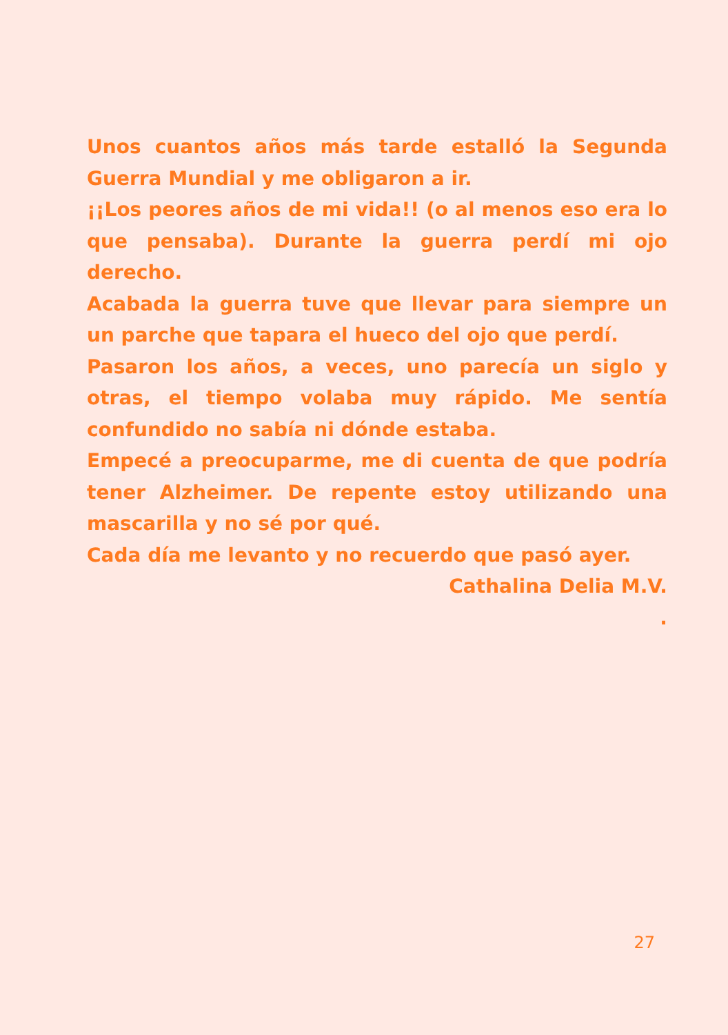Unos cuantos años más tarde estalló la Segunda Guerra Mundial y me obligaron a ir.
¡¡Los peores años de mi vida!! (o al menos eso era lo que pensaba). Durante la guerra perdí mi ojo derecho.
Acabada la guerra tuve que llevar para siempre un un parche que tapara el hueco del ojo que perdí.
Pasaron los años, a veces, uno parecía un siglo y otras, el tiempo volaba muy rápido. Me sentía confundido no sabía ni dónde estaba.
Empecé a preocuparme, me di cuenta de que podría tener Alzheimer. De repente estoy utilizando una mascarilla y no sé por qué.
Cada día me levanto y no recuerdo que pasó ayer.
Cathalina Delia M.V.
.
27